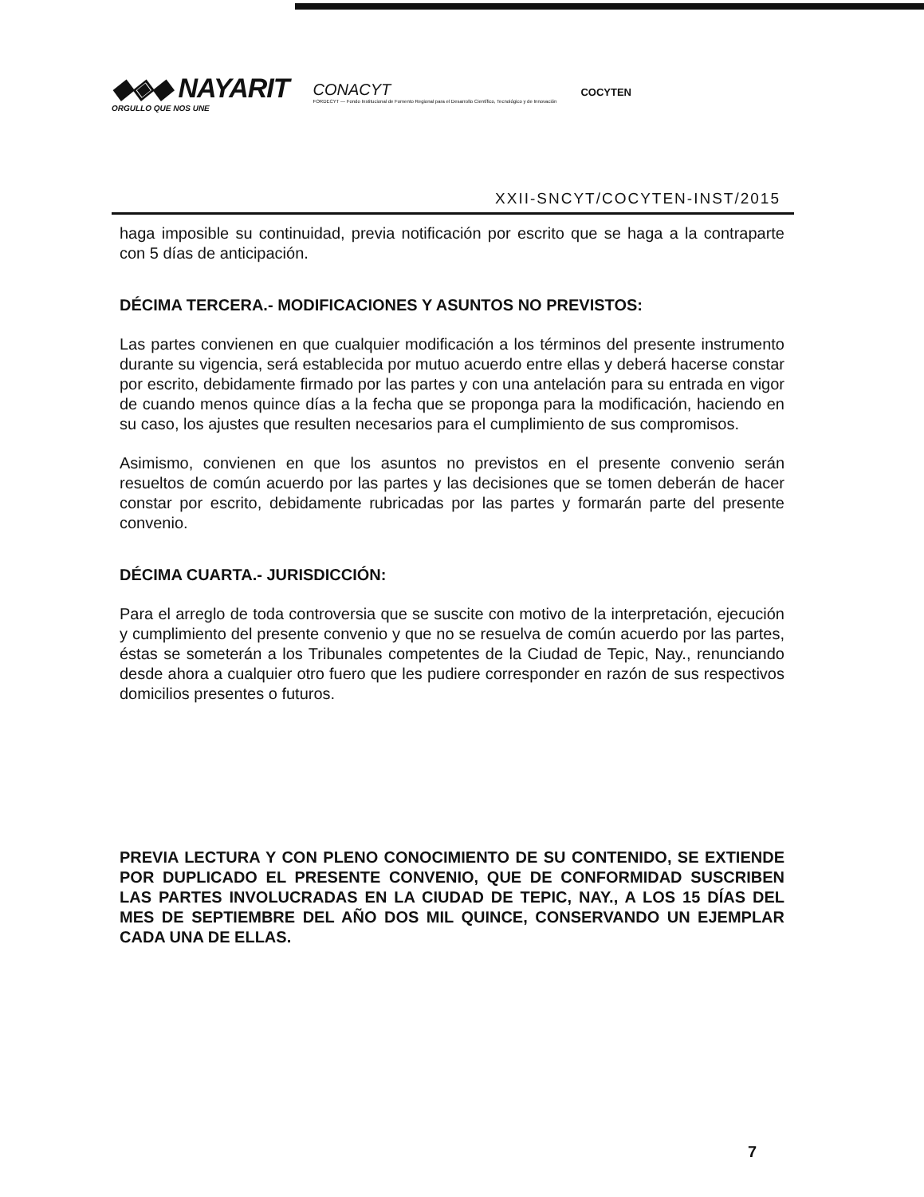◆◈◆ NAYARIT
ORGULLO QUE NOS UNE
CONACYT
FORDECYT — Fondo Institucional de Fomento Regional para el Desarrollo Científico, Tecnológico y de Innovación
COCYTEN
XXII-SNCYT/COCYTEN-INST/2015
haga imposible su continuidad, previa notificación por escrito que se haga a la contraparte con 5 días de anticipación.
DÉCIMA TERCERA.- MODIFICACIONES Y ASUNTOS NO PREVISTOS:
Las partes convienen en que cualquier modificación a los términos del presente instrumento durante su vigencia, será establecida por mutuo acuerdo entre ellas y deberá hacerse constar por escrito, debidamente firmado por las partes y con una antelación para su entrada en vigor de cuando menos quince días a la fecha que se proponga para la modificación, haciendo en su caso, los ajustes que resulten necesarios para el cumplimiento de sus compromisos.
Asimismo, convienen en que los asuntos no previstos en el presente convenio serán resueltos de común acuerdo por las partes y las decisiones que se tomen deberán de hacer constar por escrito, debidamente rubricadas por las partes y formarán parte del presente convenio.
DÉCIMA CUARTA.- JURISDICCIÓN:
Para el arreglo de toda controversia que se suscite con motivo de la interpretación, ejecución y cumplimiento del presente convenio y que no se resuelva de común acuerdo por las partes, éstas se someterán a los Tribunales competentes de la Ciudad de Tepic, Nay., renunciando desde ahora a cualquier otro fuero que les pudiere corresponder en razón de sus respectivos domicilios presentes o futuros.
PREVIA LECTURA Y CON PLENO CONOCIMIENTO DE SU CONTENIDO, SE EXTIENDE POR DUPLICADO EL PRESENTE CONVENIO, QUE DE CONFORMIDAD SUSCRIBEN LAS PARTES INVOLUCRADAS EN LA CIUDAD DE TEPIC, NAY., A LOS 15 DÍAS DEL MES DE SEPTIEMBRE DEL AÑO DOS MIL QUINCE, CONSERVANDO UN EJEMPLAR CADA UNA DE ELLAS.
7